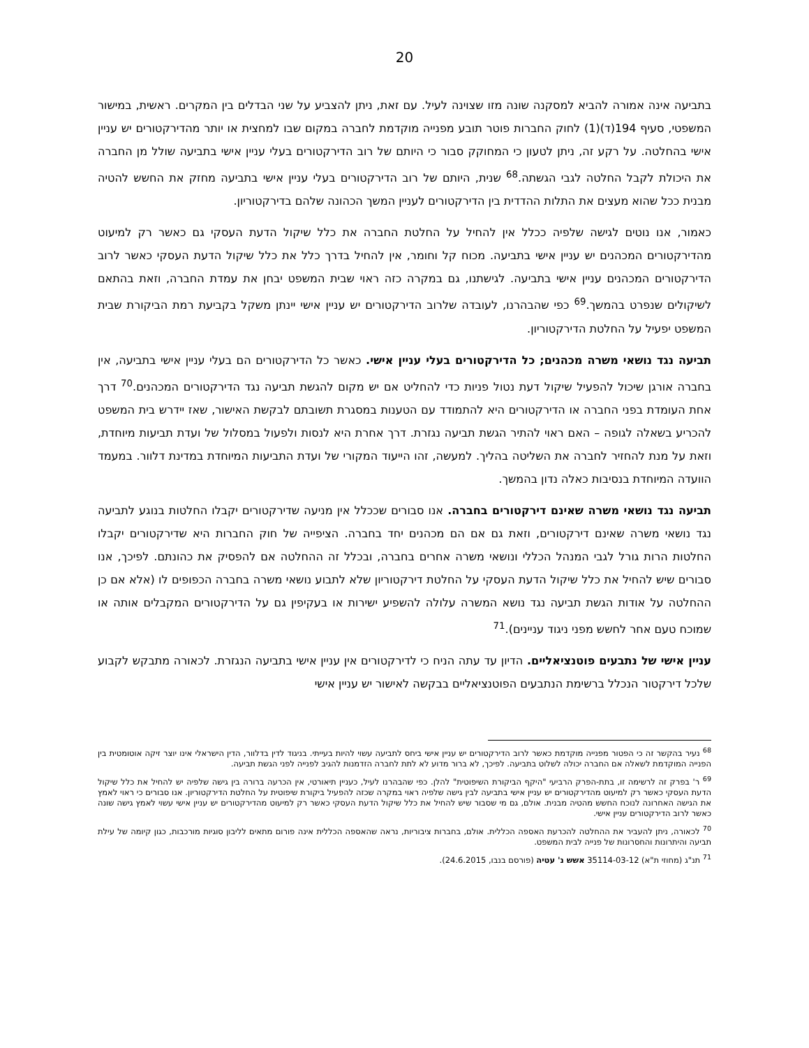20
בתביעה אינה אמורה להביא למסקנה שונה מזו שצוינה לעיל. עם זאת, ניתן להצביע על שני הבדלים בין המקרים. ראשית, במישור המשפטי, סעיף 194(ד)(1) לחוק החברות פוטר תובע מפנייה מוקדמת לחברה במקום שבו למחצית או יותר מהדירקטורים יש עניין אישי בהחלטה. על רקע זה, ניתן לטעון כי המחוקק סבור כי היותם של רוב הדירקטורים בעלי עניין אישי בתביעה שולל מן החברה את היכולת לקבל החלטה לגבי הגשתה.<sup>68</sup> שנית, היותם של רוב הדירקטורים בעלי עניין אישי בתביעה מחזק את החשש להטיה מבנית ככל שהוא מעצים את התלות ההדדית בין הדירקטורים לעניין המשך הכהונה שלהם בדירקטוריון.
כאמור, אנו נוטים לגישה שלפיה ככלל אין להחיל על החלטת החברה את כלל שיקול הדעת העסקי גם כאשר רק למיעוט מהדירקטורים המכהנים יש עניין אישי בתביעה. מכוח קל וחומר, אין להחיל בדרך כלל את כלל שיקול הדעת העסקי כאשר לרוב הדירקטורים המכהנים עניין אישי בתביעה. לגישתנו, גם במקרה כזה ראוי שבית המשפט יבחן את עמדת החברה, וזאת בהתאם לשיקולים שנפרט בהמשך.<sup>69</sup> כפי שהבהרנו, לעובדה שלרוב הדירקטורים יש עניין אישי יינתן משקל בקביעת רמת הביקורת שבית המשפט יפעיל על החלטת הדירקטוריון.
תביעה נגד נושאי משרה מכהנים; כל הדירקטורים בעלי עניין אישי. כאשר כל הדירקטורים הם בעלי עניין אישי בתביעה, אין בחברה אורגן שיכול להפעיל שיקול דעת נטול פניות כדי להחליט אם יש מקום להגשת תביעה נגד הדירקטורים המכהנים.<sup>70</sup> דרך אחת העומדת בפני החברה או הדירקטורים היא להתמודד עם הטענות במסגרת תשובתם לבקשת האישור, שאז יידרש בית המשפט להכריע בשאלה לגופה – האם ראוי להתיר הגשת תביעה נגזרת. דרך אחרת היא לנסות ולפעול במסלול של ועדת תביעות מיוחדת, וזאת על מנת להחזיר לחברה את השליטה בהליך. למעשה, זהו הייעוד המקורי של ועדת התביעות המיוחדת במדינת דלוור. במעמד הוועדה המיוחדת בנסיבות כאלה נדון בהמשך.
תביעה נגד נושאי משרה שאינם דירקטורים בחברה. אנו סבורים שככלל אין מניעה שדירקטורים יקבלו החלטות בנוגע לתביעה נגד נושאי משרה שאינם דירקטורים, וזאת גם אם הם מכהנים יחד בחברה. הציפייה של חוק החברות היא שדירקטורים יקבלו החלטות הרות גורל לגבי המנהל הכללי ונושאי משרה אחרים בחברה, ובכלל זה ההחלטה אם להפסיק את כהונתם. לפיכך, אנו סבורים שיש להחיל את כלל שיקול הדעת העסקי על החלטת דירקטוריון שלא לתבוע נושאי משרה בחברה הכפופים לו (אלא אם כן ההחלטה על אודות הגשת תביעה נגד נושא המשרה עלולה להשפיע ישירות או בעקיפין גם על הדירקטורים המקבלים אותה או שמוכח טעם אחר לחשש מפני ניגוד עניינים).<sup>71</sup>
עניין אישי של נתבעים פוטנציאליים. הדיון עד עתה הניח כי לדירקטורים אין עניין אישי בתביעה הנגזרת. לכאורה מתבקש לקבוע שלכל דירקטור הנכלל ברשימת הנתבעים הפוטנציאליים בבקשה לאישור יש עניין אישי
<sup>68</sup> נעיר בהקשר זה כי הפטור מפנייה מוקדמת כאשר לרוב הדירקטורים יש עניין אישי ביחס לתביעה עשוי להיות בעייתי. בניגוד לדין בדלוור, הדין הישראלי אינו יוצר זיקה אוטומטית בין הפנייה המוקדמת לשאלה אם החברה יכולה לשלוט בתביעה. לפיכך, לא ברור מדוע לא לתת לחברה הזדמנות להגיב לפנייה לפני הגשת תביעה.
<sup>69</sup> ר' בפרק זה לרשימה זו, בתת-הפרק הרביעי "היקף הביקורת השיפוטית" להלן. כפי שהבהרנו לעיל, כעניין תיאורטי, אין הכרעה ברורה בין גישה שלפיה יש להחיל את כלל שיקול הדעת העסקי כאשר רק למיעוט מהדירקטורים יש עניין אישי בתביעה לבין גישה שלפיה ראוי במקרה שכזה להפעיל ביקורת שיפוטית על החלטת הדירקטוריון. אנו סבורים כי ראוי לאמץ את הגישה האחרונה לנוכח החשש מהטיה מבנית. אולם, גם מי שסבור שיש להחיל את כלל שיקול הדעת העסקי כאשר רק למיעוט מהדירקטורים יש עניין אישי עשוי לאמץ גישה שונה כאשר לרוב הדירקטורים עניין אישי.
<sup>70</sup> לכאורה, ניתן להעביר את ההחלטה להכרעת האספה הכללית. אולם, בחברות ציבוריות, נראה שהאספה הכללית אינה פורום מתאים לליבון סוגיות מורכבות, כגון קיומה של עילת תביעה והיתרונות והחסרונות של פנייה לבית המשפט.
<sup>71</sup> תנ"ג (מחוזי ת"א) 35114-03-12 אשש נ' עטיה (פורסם בנבו, 24.6.2015).